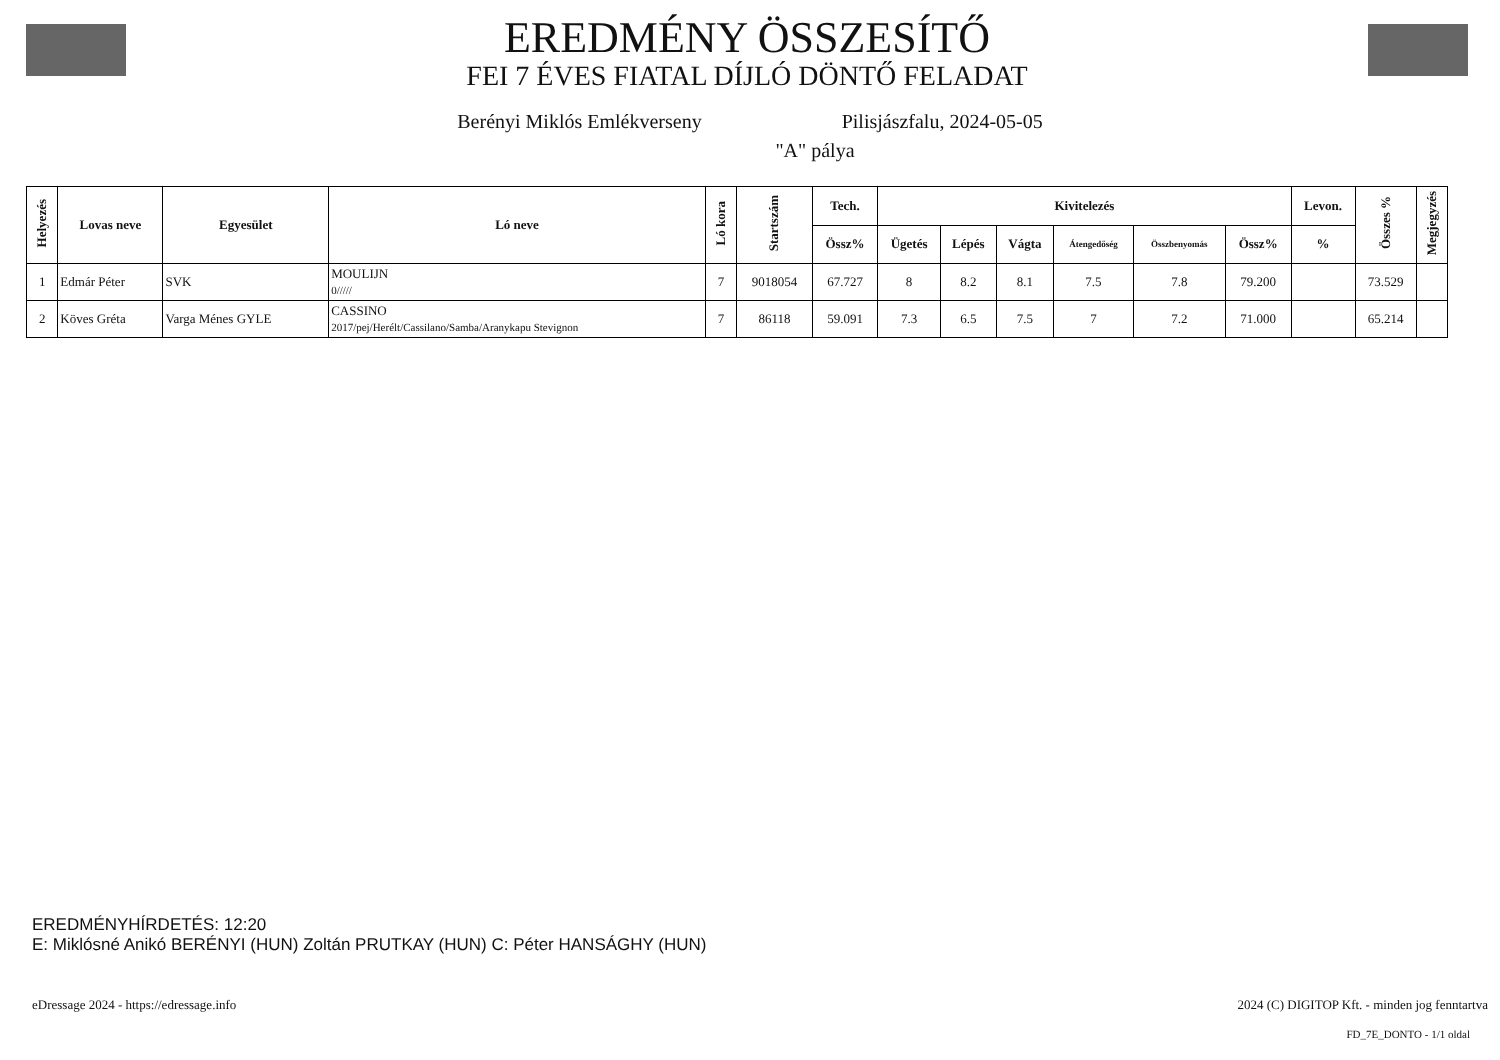EREDMÉNY ÖSSZESÍTŐ
FEI 7 ÉVES FIATAL DÍJLÓ DÖNTŐ FELADAT
Berényi Miklós Emlékverseny Pilisjászfalu, 2024-05-05
"A" pálya
| Helyezés | Lovas neve | Egyesület | Ló neve | Ló kora | Startszám | Tech. | Kivitelezés | | | | | | Levon. | Összes % | Megjegyzés |
| --- | --- | --- | --- | --- | --- | --- | --- | --- | --- | --- | --- | --- | --- | --- | --- |
| | | | | | | Össz% | Ügetés | Lépés | Vágta | Átengedőség | Összbenyomás | Össz% | % | | |
| 1 | Edmár Péter | SVK | MOULIJN 0///// | 7 | 9018054 | 67.727 | 8 | 8.2 | 8.1 | 7.5 | 7.8 | 79.200 | | 73.529 | |
| 2 | Köves Gréta | Varga Ménes GYLE | CASSINO 2017/pej/Herélt/Cassilano/Samba/Aranykapu Stevignon | 7 | 86118 | 59.091 | 7.3 | 6.5 | 7.5 | 7 | 7.2 | 71.000 | | 65.214 | |
EREDMÉNYHÍRDETÉS: 12:20
E: Miklósné Anikó BERÉNYI (HUN) Zoltán PRUTKAY (HUN) C: Péter HANSÁGHY (HUN)
eDressage 2024 - https://edressage.info
2024 (C) DIGITOP Kft. - minden jog fenntartva
FD_7E_DONTO - 1/1 oldal